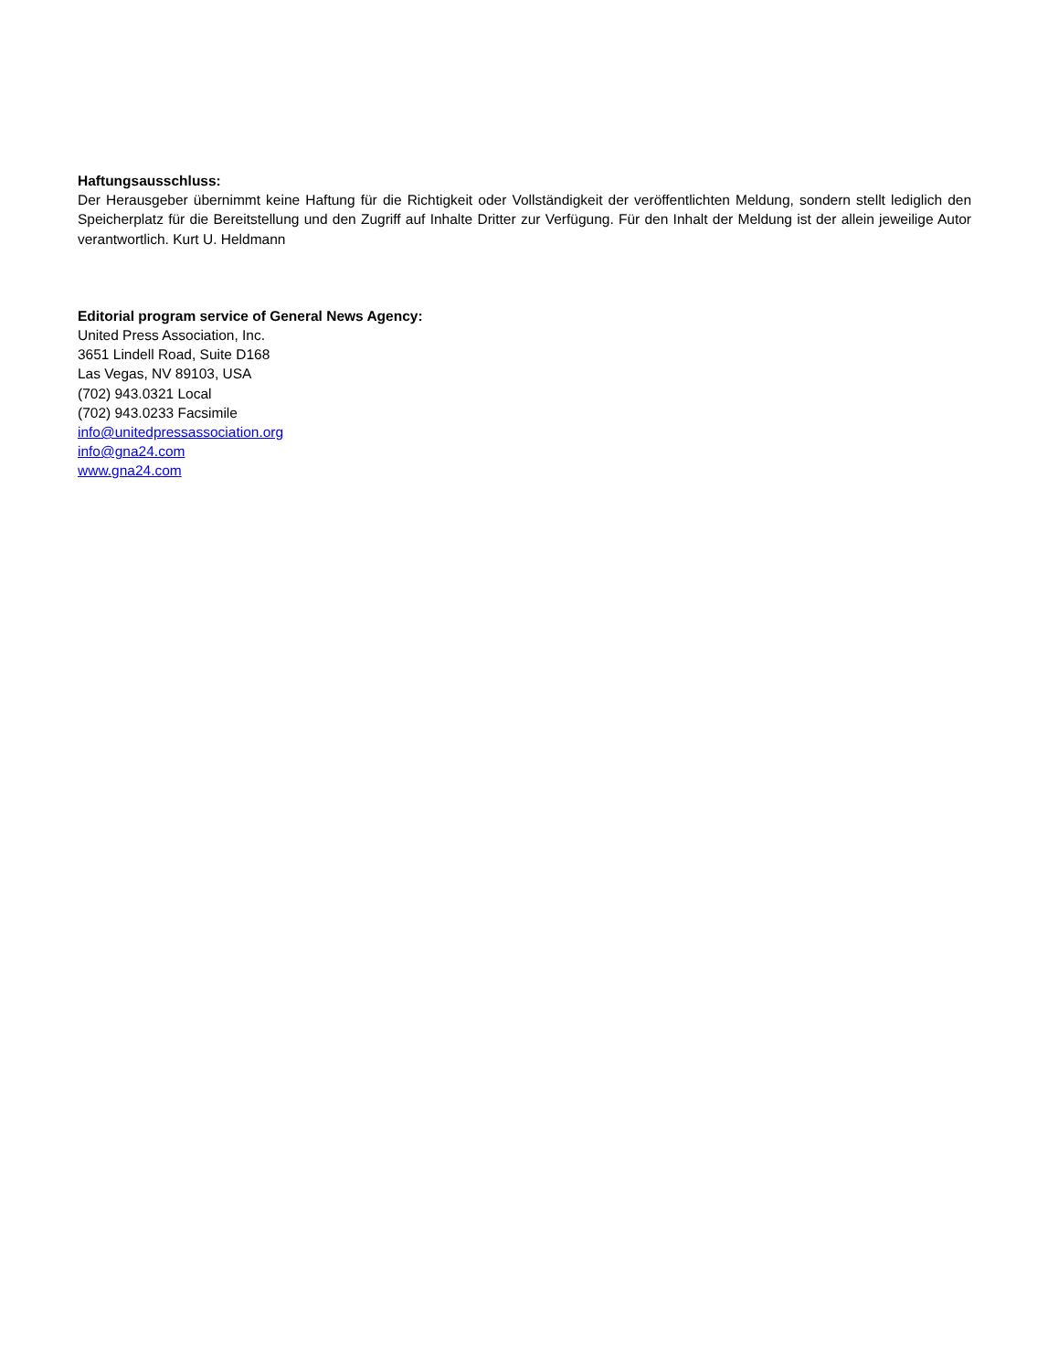Haftungsausschluss:
Der Herausgeber übernimmt keine Haftung für die Richtigkeit oder Vollständigkeit der veröffentlichten Meldung, sondern stellt lediglich den Speicherplatz für die Bereitstellung und den Zugriff auf Inhalte Dritter zur Verfügung. Für den Inhalt der Meldung ist der allein jeweilige Autor verantwortlich. Kurt U. Heldmann
Editorial program service of General News Agency:
United Press Association, Inc.
3651 Lindell Road, Suite D168
Las Vegas, NV 89103, USA
(702) 943.0321 Local
(702) 943.0233 Facsimile
info@unitedpressassociation.org
info@gna24.com
www.gna24.com